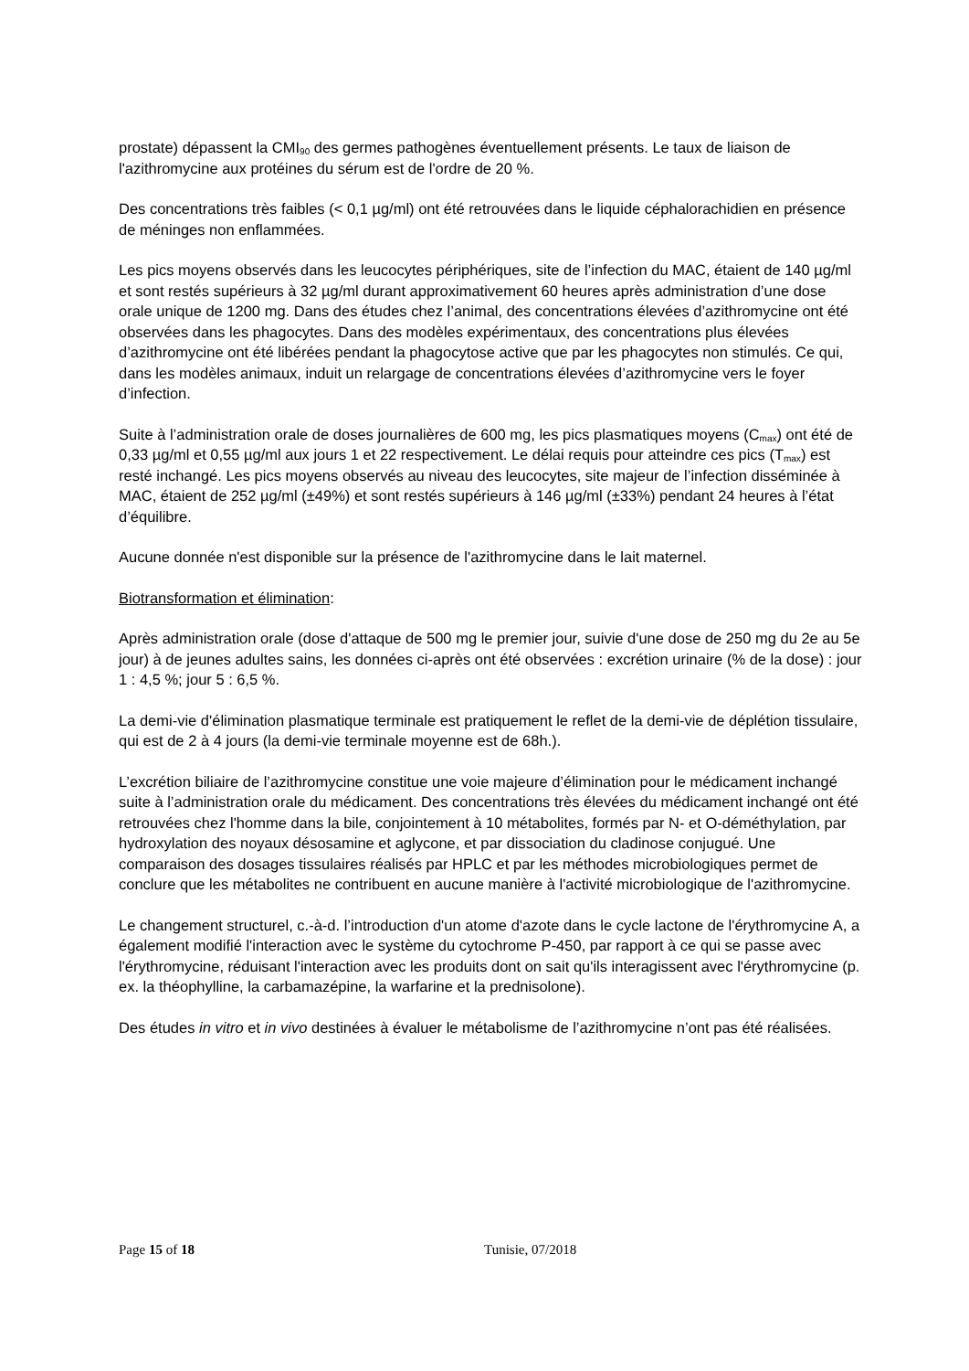prostate) dépassent la CMI<sub>90</sub> des germes pathogènes éventuellement présents. Le taux de liaison de l'azithromycine aux protéines du sérum est de l'ordre de 20 %.
Des concentrations très faibles (< 0,1 µg/ml) ont été retrouvées dans le liquide céphalorachidien en présence de méninges non enflammées.
Les pics moyens observés dans les leucocytes périphériques, site de l’infection du MAC, étaient de 140 µg/ml et sont restés supérieurs à 32 µg/ml durant approximativement 60 heures après administration d’une dose orale unique de 1200 mg. Dans des études chez l’animal, des concentrations élevées d’azithromycine ont été observées dans les phagocytes. Dans des modèles expérimentaux, des concentrations plus élevées d’azithromycine ont été libérées pendant la phagocytose active que par les phagocytes non stimulés. Ce qui, dans les modèles animaux, induit un relargage de concentrations élevées d’azithromycine vers le foyer d’infection.
Suite à l’administration orale de doses journalières de 600 mg, les pics plasmatiques moyens (C<sub>max</sub>) ont été de 0,33 µg/ml et 0,55 µg/ml aux jours 1 et 22 respectivement. Le délai requis pour atteindre ces pics (T<sub>max</sub>) est resté inchangé. Les pics moyens observés au niveau des leucocytes, site majeur de l’infection disséminée à MAC, étaient de 252 µg/ml (±49%) et sont restés supérieurs à 146 µg/ml (±33%) pendant 24 heures à l’état d’équilibre.
Aucune donnée n'est disponible sur la présence de l'azithromycine dans le lait maternel.
Biotransformation et élimination:
Après administration orale (dose d'attaque de 500 mg le premier jour, suivie d'une dose de 250 mg du 2e au 5e jour) à de jeunes adultes sains, les données ci-après ont été observées : excrétion urinaire (% de la dose) : jour 1 : 4,5 %; jour 5 : 6,5 %.
La demi-vie d'élimination plasmatique terminale est pratiquement le reflet de la demi-vie de déplétion tissulaire, qui est de 2 à 4 jours (la demi-vie terminale moyenne est de 68h.).
L’excrétion biliaire de l’azithromycine constitue une voie majeure d’élimination pour le médicament inchangé suite à l’administration orale du médicament. Des concentrations très élevées du médicament inchangé ont été retrouvées chez l'homme dans la bile, conjointement à 10 métabolites, formés par N- et O-déméthylation, par hydroxylation des noyaux désosamine et aglycone, et par dissociation du cladinose conjugué. Une comparaison des dosages tissulaires réalisés par HPLC et par les méthodes microbiologiques permet de conclure que les métabolites ne contribuent en aucune manière à l'activité microbiologique de l'azithromycine.
Le changement structurel, c.-à-d. l’introduction d'un atome d'azote dans le cycle lactone de l'érythromycine A, a également modifié l'interaction avec le système du cytochrome P-450, par rapport à ce qui se passe avec l'érythromycine, réduisant l'interaction avec les produits dont on sait qu'ils interagissent avec l'érythromycine (p. ex. la théophylline, la carbamazépine, la warfarine et la prednisolone).
Des études in vitro et in vivo destinées à évaluer le métabolisme de l’azithromycine n’ont pas été réalisées.
Page 15 of 18 Tunisie, 07/2018